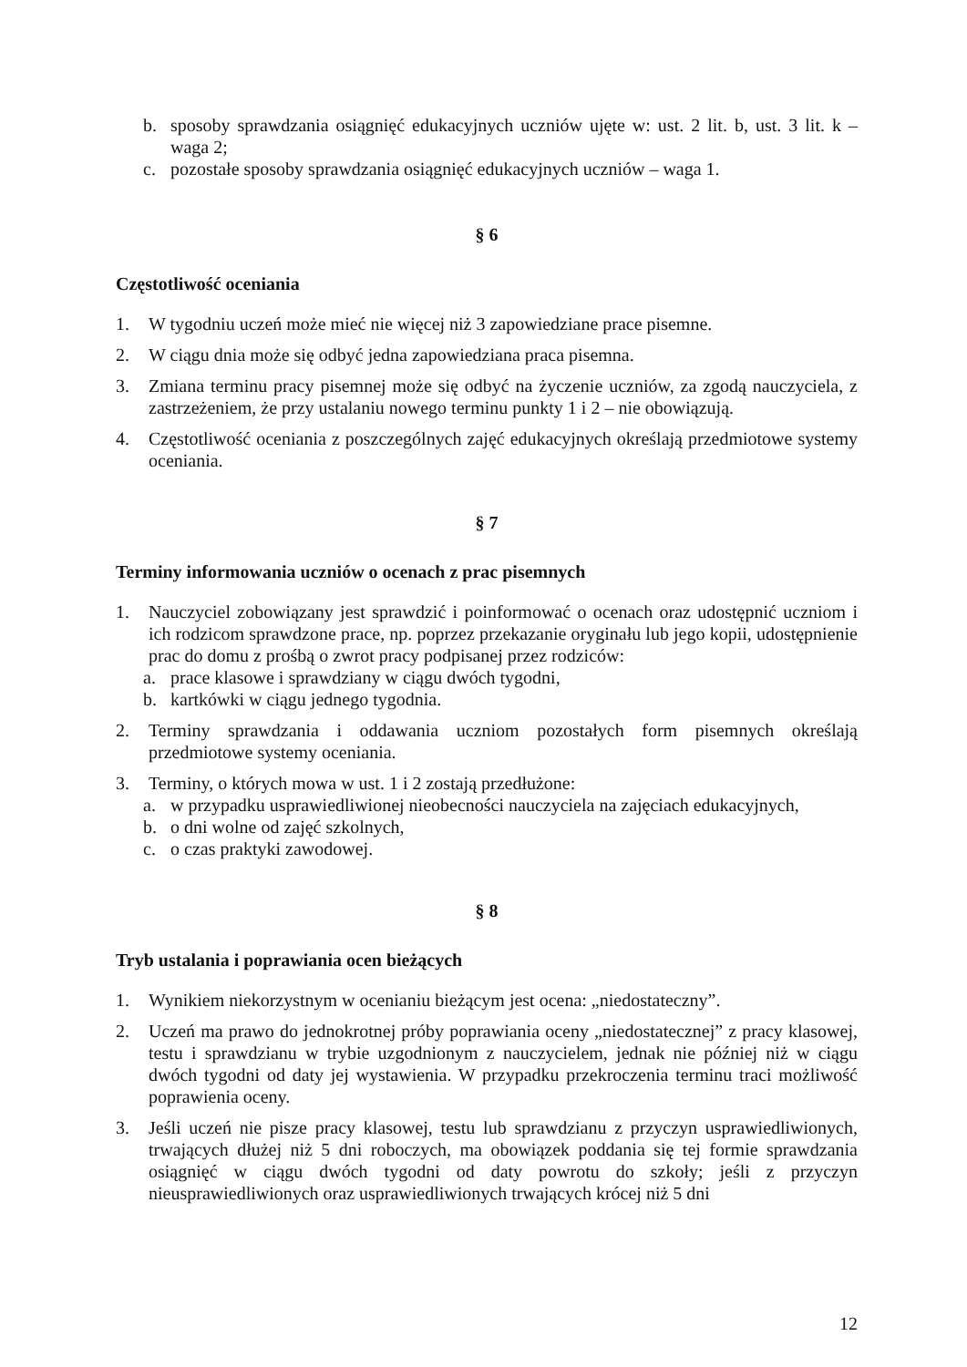b. sposoby sprawdzania osiągnięć edukacyjnych uczniów ujęte w: ust. 2 lit. b, ust. 3 lit. k – waga 2;
c. pozostałe sposoby sprawdzania osiągnięć edukacyjnych uczniów – waga 1.
§ 6
Częstotliwość oceniania
1. W tygodniu uczeń może mieć nie więcej niż 3 zapowiedziane prace pisemne.
2. W ciągu dnia może się odbyć jedna zapowiedziana praca pisemna.
3. Zmiana terminu pracy pisemnej może się odbyć na życzenie uczniów, za zgodą nauczyciela, z zastrzeżeniem, że przy ustalaniu nowego terminu punkty 1 i 2 – nie obowiązują.
4. Częstotliwość oceniania z poszczególnych zajęć edukacyjnych określają przedmiotowe systemy oceniania.
§ 7
Terminy informowania uczniów o ocenach z prac pisemnych
1. Nauczyciel zobowiązany jest sprawdzić i poinformować o ocenach oraz udostępnić uczniom i ich rodzicom sprawdzone prace, np. poprzez przekazanie oryginału lub jego kopii, udostępnienie prac do domu z prośbą o zwrot pracy podpisanej przez rodziców:
a. prace klasowe i sprawdziany w ciągu dwóch tygodni,
b. kartkówki w ciągu jednego tygodnia.
2. Terminy sprawdzania i oddawania uczniom pozostałych form pisemnych określają przedmiotowe systemy oceniania.
3. Terminy, o których mowa w ust. 1 i 2 zostają przedłużone:
a. w przypadku usprawiedliwionej nieobecności nauczyciela na zajęciach edukacyjnych,
b. o dni wolne od zajęć szkolnych,
c. o czas praktyki zawodowej.
§ 8
Tryb ustalania i poprawiania ocen bieżących
1. Wynikiem niekorzystnym w ocenianiu bieżącym jest ocena: „niedostateczny”.
2. Uczeń ma prawo do jednokrotnej próby poprawiania oceny „niedostatecznej” z pracy klasowej, testu i sprawdzianu w trybie uzgodnionym z nauczycielem, jednak nie później niż w ciągu dwóch tygodni od daty jej wystawienia. W przypadku przekroczenia terminu traci możliwość poprawienia oceny.
3. Jeśli uczeń nie pisze pracy klasowej, testu lub sprawdzianu z przyczyn usprawiedliwionych, trwających dłużej niż 5 dni roboczych, ma obowiązek poddania się tej formie sprawdzania osiągnięć w ciągu dwóch tygodni od daty powrotu do szkoły; jeśli z przyczyn nieusprawiedliwionych oraz usprawiedliwionych trwających krócej niż 5 dni
12